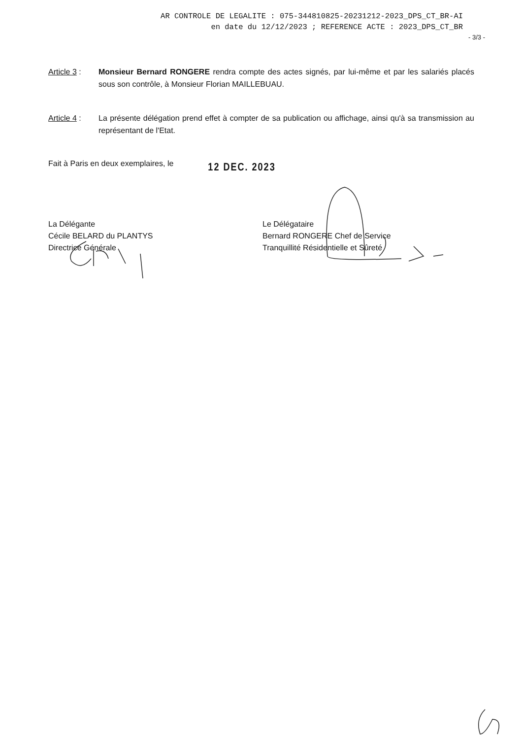AR CONTROLE DE LEGALITE : 075-344810825-20231212-2023_DPS_CT_BR-AI
en date du 12/12/2023 ; REFERENCE ACTE : 2023_DPS_CT_BR
- 3/3 -
Article 3 :
Monsieur Bernard RONGERE rendra compte des actes signés, par lui-même et par les salariés placés sous son contrôle, à Monsieur Florian MAILLEBUAU.
Article 4 :
La présente délégation prend effet à compter de sa publication ou affichage, ainsi qu'à sa transmission au représentant de l'Etat.
Fait à Paris en deux exemplaires, le
12 DEC. 2023
La Délégante
Cécile BELARD du PLANTYS
Directrice Générale
Le Délégataire
Bernard RONGERE Chef de Service
Tranquillité Résidentielle et Sûreté